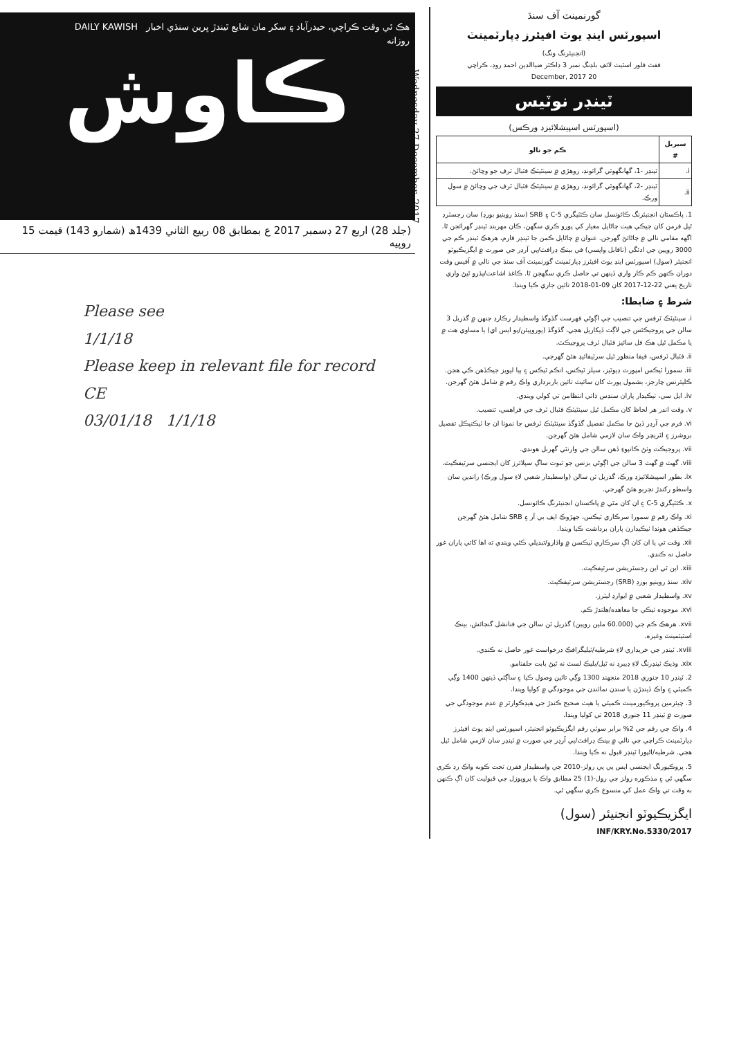هڪ ئي وقت ڪراچي، حيدرآباد ۽ سکر مان شايع ٿيندڙ ڀرين سنڌي اخبار DAILY KAWISH
روزانه
ڪاوش
(جلد 28) اربع 27 ڊسمبر 2017 ع بمطابق 08 ربيع الثاني 1439ھ (شمارو 143) قيمت 15 روپيه
Wednesday 27 December, 2017
Please see
1/1/18
Please keep in relevant file for record
CE
03/01/18 1/1/18
گورنمينٽ آف سنڌ
اسپورٽس اينڊ يوٿ افيئرز ڊپارٽمينٽ
(انجنيئرنگ ونگ)
ففٿ فلور اسٽيٽ لائف بلڊنگ نمبر 3 ڊاڪٽر ضياالدين احمد روڊ، ڪراچي
20 December, 2017
ٽينڊر نوٽيس
(اسپورٽس اسپيشلائيزڊ ورڪس)
| سيريل # | ڪم جو نالو |
| --- | --- |
| i. | ٽينڊر -1، گهانگهوٽي گرائونڊ، روهڙي ۾ سينٿيٽڪ فٽبال ٽرف جو وڇائڻ. |
| ii. | ٽينڊر -2، گهانگهوٽي گرائونڊ، روهڙي ۾ سينٿيٽڪ فٽبال ٽرف جي وڇائڻ ۾ سول ورڪ. |
1. پاڪستان انجنيئرنگ ڪائونسل سان ڪئٽيگري 5-C ۽ SRB (سنڌ روينيو بورڊ) سان رجسٽرڊ ٿيل فرمن کان جيڪي هيٺ ڄاڻايل معيار کي پورو ڪري سگهن، ڪان مهربند ٽينڊر گهرائجن ٿا. اگهه مقامي نالي ۾ ڄاڻائڻ گهرجن. عنوان ۾ ڄاڻايل ڪمن جا ٽينڊر فارم، هرهڪ ٽينڊر ڪم جي 3000 روپين جي ادئگي (ناقابل واپسي) في بينڪ ڊرافٽ/پي آرڊر جي صورت ۾ ايگزيڪيوٽو انجنيئر (سول) اسپورٽس اينڊ يوٿ افيئرز ڊپارٽمينٽ گورنمينٽ آف سنڌ جي نالي ۾ آفيس وقت دوران ڪنهن ڪم ڪار واري ڏينهن تي حاصل ڪري سگهجن ٿا. ڪاغذ اشاعت/پڌرو ٿيڻ واري تاريخ يعني 22-12-2017 کان 09-01-2018 تائين جاري ڪيا ويندا.
شرط ۽ ضابطا:
i. سينٿيٽڪ ٽرفس جي تنصيب جي اڳوڻي فهرست گڏوگڏ واسطيدار رڪارڊ جنهن ۾ گذريل 3 سالن جي پروجيڪٽس جي لاڳت ڏيکاريل هجي، گڏوگڏ (يوروپيئن/يو ايس اي) يا مساوي هٺ ۾ يا مڪمل ٿيل هڪ فل سائيز فٽبال ٽرف پروجيڪٽ.
ii. فٽبال ٽرفس، فيفا منظور ٿيل سرٽيفائيڊ هئڻ گهرجي.
iii. سمورا ٽيڪس امپورٽ ڊيوٽيز، سيلز ٽيڪس، انڪم ٽيڪس ۽ ٻيا ليويز جيڪڏهن ڪي هجن. ڪليئرنس چارجز، بشمول پورٽ کان سائيٽ تائين باربرداري واڪ رقم ۾ شامل هئڻ گهرجن.
iv. ايل سي، ٺيڪيدار پاران سندس ذاتي انتظامن تي کولي ويندي.
v. وقت اندر هر لحاظ کان مڪمل ٿيل سينٿيٽڪ فٽبال ٽرف جي فراهمي، تنصيب.
vi. فرم جي آرڊر ڏيڻ جا مڪمل تفصيل گڏوگڏ سينٿيٽڪ ٽرفس جا نمونا ان جا ٽيڪنيڪل تفصيل بروشرز ۽ لٽريچر واڪ سان لازمي شامل هئڻ گهرجن.
vii. پروجيڪٽ وٺڻ ڪانپوءِ ڏهن سالن جي وارنٽي گهربل هوندي.
viii. گهٽ ۾ گهٽ 3 سالن جي اڳوڻي بزنس جو ثبوت ساڳ سپلائرز کان ايجنسي سرٽيفڪيٽ.
ix. بطور اسپيشلائيزڊ ورڪ، گذريل ٽن سالن (واسطيدار شعبي لاءِ سول ورڪ) راندين سان واسطو رکندڙ تجربو هئڻ گهرجي.
x. ڪئٽيگري 5-C ۽ ان کان مٿي ۾ پاڪستان انجنيئرنگ ڪائونسل.
xi. واڪ رقم ۾ سمورا سرڪاري ٽيڪس، جهڙوڪ ايف بي آر ۽ SRB شامل هئڻ گهرجن جيڪڏهن هوندا ٺيڪيدارن پاران برداشت ڪيا ويندا.
xii. وقت تي يا ان کان اڳ سرڪاري ٽيڪسن ۾ واڌارو/تبديلي ڪئي ويندي ته اها کاتي پاران غور حاصل نه ڪندي.
xiii. اين ٽي اين رجسٽريشن سرٽيفڪيٽ.
xiv. سنڌ روينيو بورڊ (SRB) رجسٽريشن سرٽيفڪيٽ.
xv. واسطيدار شعبي ۾ ايوارڊ ليٽرز.
xvi. موجوده ٺيڪي جا معاهده/هلندڙ ڪم.
xvii. هرهڪ ڪم جي (60.000 ملين روپين) گذريل ٽن سالن جي فنانشل گنجائش، بينڪ اسٽيٽمينٽ وغيره.
xviii. ٽينڊر جي خريداري لاءِ شرطيه/ٽيليگرافڪ درخواست غور حاصل نه ڪندي.
xix. وڌيڪ ٽينڊرنگ لاءِ ڊيبرڊ نه ٿيل/بليڪ لسٽ نه ٿيڻ بابت حلفنامو.
2. ٽينڊر 10 جنوري 2018 منجهند 1300 وڳي تائين وصول ڪيا ۽ ساڳئي ڏينهن 1400 وڳي ڪميٽي ۽ واڪ ڏيندڙن يا سندن نمائندن جي موجودگي ۾ کوليا ويندا.
3. چيئرمين پروڪيورمينٽ ڪميٽي يا هيٺ صحيح ڪندڙ جي هيڊڪوارٽر ۾ عدم موجودگي جي صورت ۾ ٽينڊر 11 جنوري 2018 تي کوليا ويندا.
4. واڪ جي رقم جي 2% برابر سوٽي رقم ايگزيڪيوٽو انجنيئر، اسپورٽس اينڊ يوٿ افيئرز ڊپارٽمينٽ ڪراچي جي نالي ۾ بينڪ ڊرافٽ/پي آرڊر جي صورت ۾ ٽينڊر سان لازمي شامل ٿيل هجي. شرطيه/اڻپورا ٽينڊر قبول نه ڪيا ويندا.
5. پروڪيورنگ ايجنسي ايس پي پي رولز-2010 جي واسطيدار فقرن تحت ڪوبه واڪ رد ڪري سگهي ٿي ۽ مذڪوره رولز جي رول-(1) 25 مطابق واڪ يا پروپوزل جي قبوليت کان اڳ ڪنهن به وقت تي واڪ عمل کي منسوخ ڪري سگهي ٿي.
ايگزيڪيوٽو انجنيئر (سول)
INF/KRY.No.5330/2017